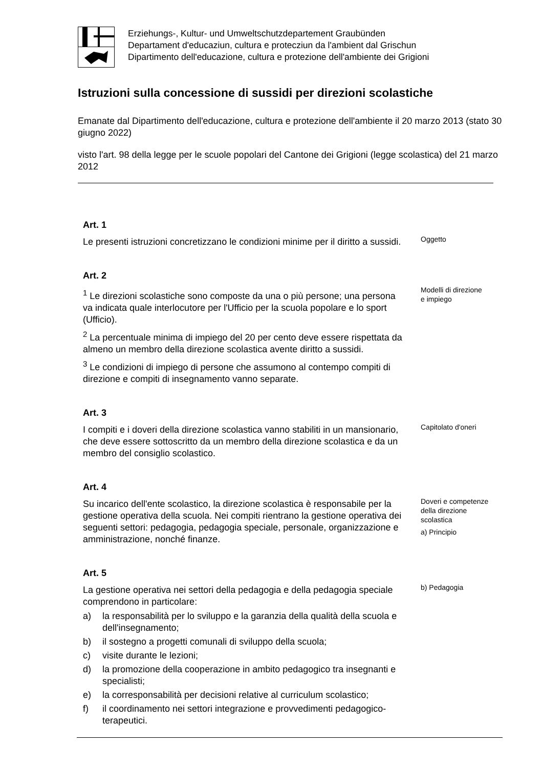Erziehungs-, Kultur- und Umweltschutzdepartement Graubünden
Departament d'educaziun, cultura e protecziun da l'ambient dal Grischun
Dipartimento dell'educazione, cultura e protezione dell'ambiente dei Grigioni
Istruzioni sulla concessione di sussidi per direzioni scolastiche
Emanate dal Dipartimento dell'educazione, cultura e protezione dell'ambiente il 20 marzo 2013 (stato 30 giugno 2022)
visto l'art. 98 della legge per le scuole popolari del Cantone dei Grigioni (legge scolastica) del 21 marzo 2012
Art. 1
Le presenti istruzioni concretizzano le condizioni minime per il diritto a sussidi.
Oggetto
Art. 2
<sup>1</sup> Le direzioni scolastiche sono composte da una o più persone; una persona va indicata quale interlocutore per l'Ufficio per la scuola popolare e lo sport (Ufficio).
<sup>2</sup> La percentuale minima di impiego del 20 per cento deve essere rispettata da almeno un membro della direzione scolastica avente diritto a sussidi.
<sup>3</sup> Le condizioni di impiego di persone che assumono al contempo compiti di direzione e compiti di insegnamento vanno separate.
Modelli di direzione
e impiego
Art. 3
I compiti e i doveri della direzione scolastica vanno stabiliti in un mansionario, che deve essere sottoscritto da un membro della direzione scolastica e da un membro del consiglio scolastico.
Capitolato d'oneri
Art. 4
Su incarico dell'ente scolastico, la direzione scolastica è responsabile per la gestione operativa della scuola. Nei compiti rientrano la gestione operativa dei seguenti settori: pedagogia, pedagogia speciale, personale, organizzazione e amministrazione, nonché finanze.
Doveri e competenze
della direzione
scolastica
a) Principio
Art. 5
La gestione operativa nei settori della pedagogia e della pedagogia speciale comprendono in particolare:
a) la responsabilità per lo sviluppo e la garanzia della qualità della scuola e dell'insegnamento;
b) il sostegno a progetti comunali di sviluppo della scuola;
c) visite durante le lezioni;
d) la promozione della cooperazione in ambito pedagogico tra insegnanti e specialisti;
e) la corresponsabilità per decisioni relative al curriculum scolastico;
f) il coordinamento nei settori integrazione e provvedimenti pedagogico-terapeutici.
b) Pedagogia